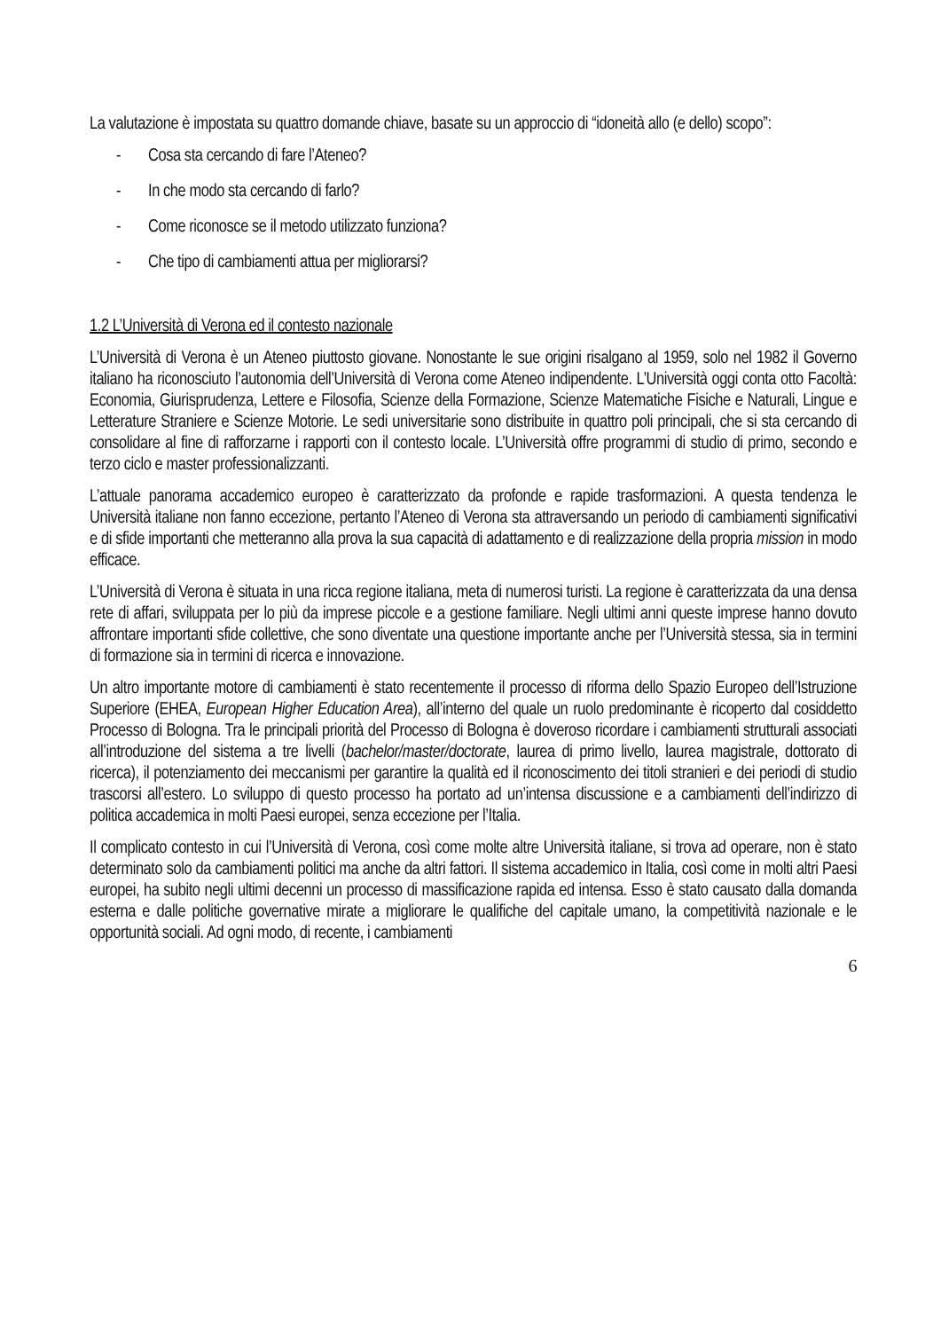La valutazione è impostata su quattro domande chiave, basate su un approccio di “idoneità allo (e dello) scopo”:
- Cosa sta cercando di fare l’Ateneo?
- In che modo sta cercando di farlo?
- Come riconosce se il metodo utilizzato funziona?
- Che tipo di cambiamenti attua per migliorarsi?
1.2 L’Università di Verona ed il contesto nazionale
L’Università di Verona è un Ateneo piuttosto giovane. Nonostante le sue origini risalgano al 1959, solo nel 1982 il Governo italiano ha riconosciuto l’autonomia dell’Università di Verona come Ateneo indipendente. L’Università oggi conta otto Facoltà: Economia, Giurisprudenza, Lettere e Filosofia, Scienze della Formazione, Scienze Matematiche Fisiche e Naturali, Lingue e Letterature Straniere e Scienze Motorie. Le sedi universitarie sono distribuite in quattro poli principali, che si sta cercando di consolidare al fine di rafforzarne i rapporti con il contesto locale. L’Università offre programmi di studio di primo, secondo e terzo ciclo e master professionalizzanti.
L’attuale panorama accademico europeo è caratterizzato da profonde e rapide trasformazioni. A questa tendenza le Università italiane non fanno eccezione, pertanto l’Ateneo di Verona sta attraversando un periodo di cambiamenti significativi e di sfide importanti che metteranno alla prova la sua capacità di adattamento e di realizzazione della propria mission in modo efficace.
L’Università di Verona è situata in una ricca regione italiana, meta di numerosi turisti. La regione è caratterizzata da una densa rete di affari, sviluppata per lo più da imprese piccole e a gestione familiare. Negli ultimi anni queste imprese hanno dovuto affrontare importanti sfide collettive, che sono diventate una questione importante anche per l’Università stessa, sia in termini di formazione sia in termini di ricerca e innovazione.
Un altro importante motore di cambiamenti è stato recentemente il processo di riforma dello Spazio Europeo dell’Istruzione Superiore (EHEA, European Higher Education Area), all’interno del quale un ruolo predominante è ricoperto dal cosiddetto Processo di Bologna. Tra le principali priorità del Processo di Bologna è doveroso ricordare i cambiamenti strutturali associati all’introduzione del sistema a tre livelli (bachelor/master/doctorate, laurea di primo livello, laurea magistrale, dottorato di ricerca), il potenziamento dei meccanismi per garantire la qualità ed il riconoscimento dei titoli stranieri e dei periodi di studio trascorsi all’estero. Lo sviluppo di questo processo ha portato ad un’intensa discussione e a cambiamenti dell’indirizzo di politica accademica in molti Paesi europei, senza eccezione per l’Italia.
Il complicato contesto in cui l’Università di Verona, così come molte altre Università italiane, si trova ad operare, non è stato determinato solo da cambiamenti politici ma anche da altri fattori. Il sistema accademico in Italia, così come in molti altri Paesi europei, ha subito negli ultimi decenni un processo di massificazione rapida ed intensa. Esso è stato causato dalla domanda esterna e dalle politiche governative mirate a migliorare le qualifiche del capitale umano, la competitività nazionale e le opportunità sociali. Ad ogni modo, di recente, i cambiamenti
6